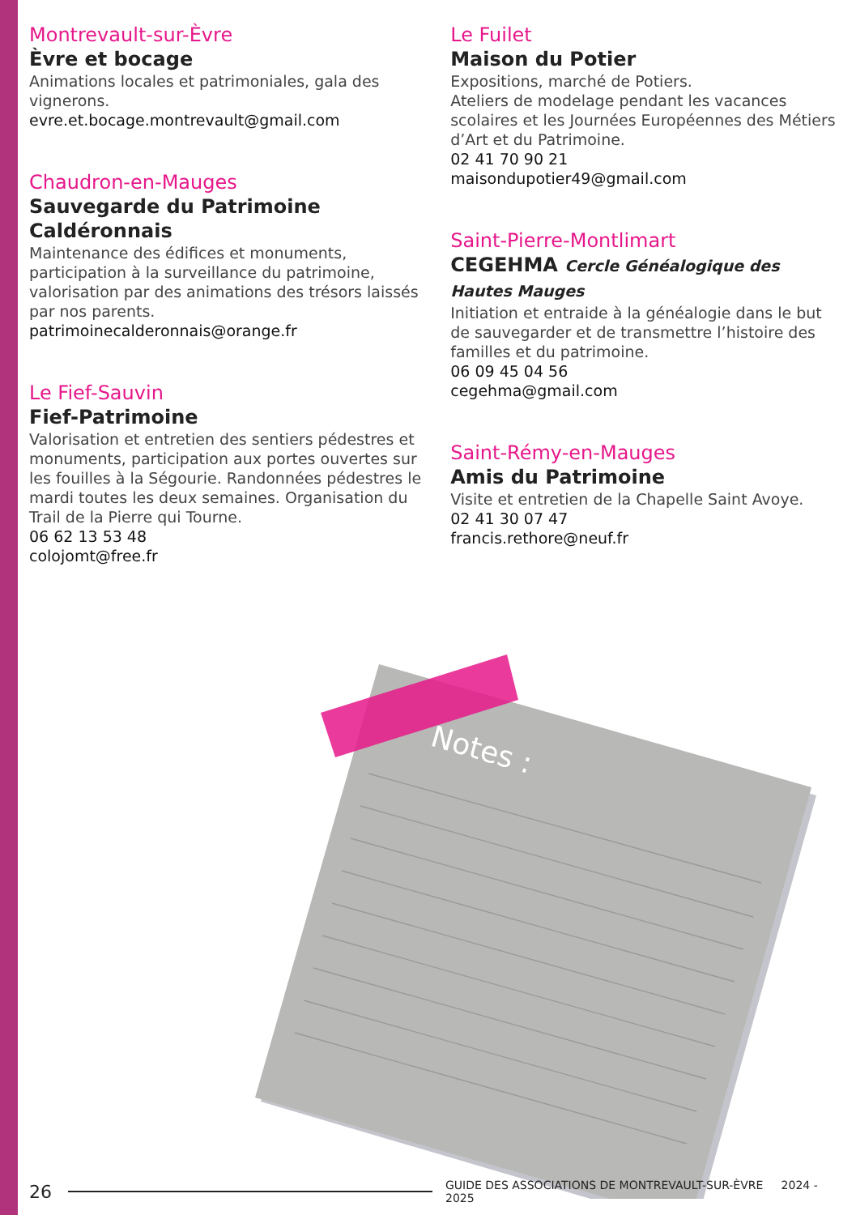Montrevault-sur-Èvre
Èvre et bocage
Animations locales et patrimoniales, gala des vignerons.
evre.et.bocage.montrevault@gmail.com
Chaudron-en-Mauges
Sauvegarde du Patrimoine Caldéronnais
Maintenance des édifices et monuments, participation à la surveillance du patrimoine, valorisation par des animations des trésors laissés par nos parents.
patrimoinecalderonnais@orange.fr
Le Fief-Sauvin
Fief-Patrimoine
Valorisation et entretien des sentiers pédestres et monuments, participation aux portes ouvertes sur les fouilles à la Ségourie. Randonnées pédestres le mardi toutes les deux semaines. Organisation du Trail de la Pierre qui Tourne.
06 62 13 53 48
colojomt@free.fr
Le Fuilet
Maison du Potier
Expositions, marché de Potiers.
Ateliers de modelage pendant les vacances scolaires et les Journées Européennes des Métiers d’Art et du Patrimoine.
02 41 70 90 21
maisondupotier49@gmail.com
Saint-Pierre-Montlimart
CEGEHMA Cercle Généalogique des Hautes Mauges
Initiation et entraide à la généalogie dans le but de sauvegarder et de transmettre l’histoire des familles et du patrimoine.
06 09 45 04 56
cegehma@gmail.com
Saint-Rémy-en-Mauges
Amis du Patrimoine
Visite et entretien de la Chapelle Saint Avoye.
02 41 30 07 47
francis.rethore@neuf.fr
Notes :
26 GUIDE DES ASSOCIATIONS DE MONTREVAULT-SUR-ÈVRE 2024 - 2025